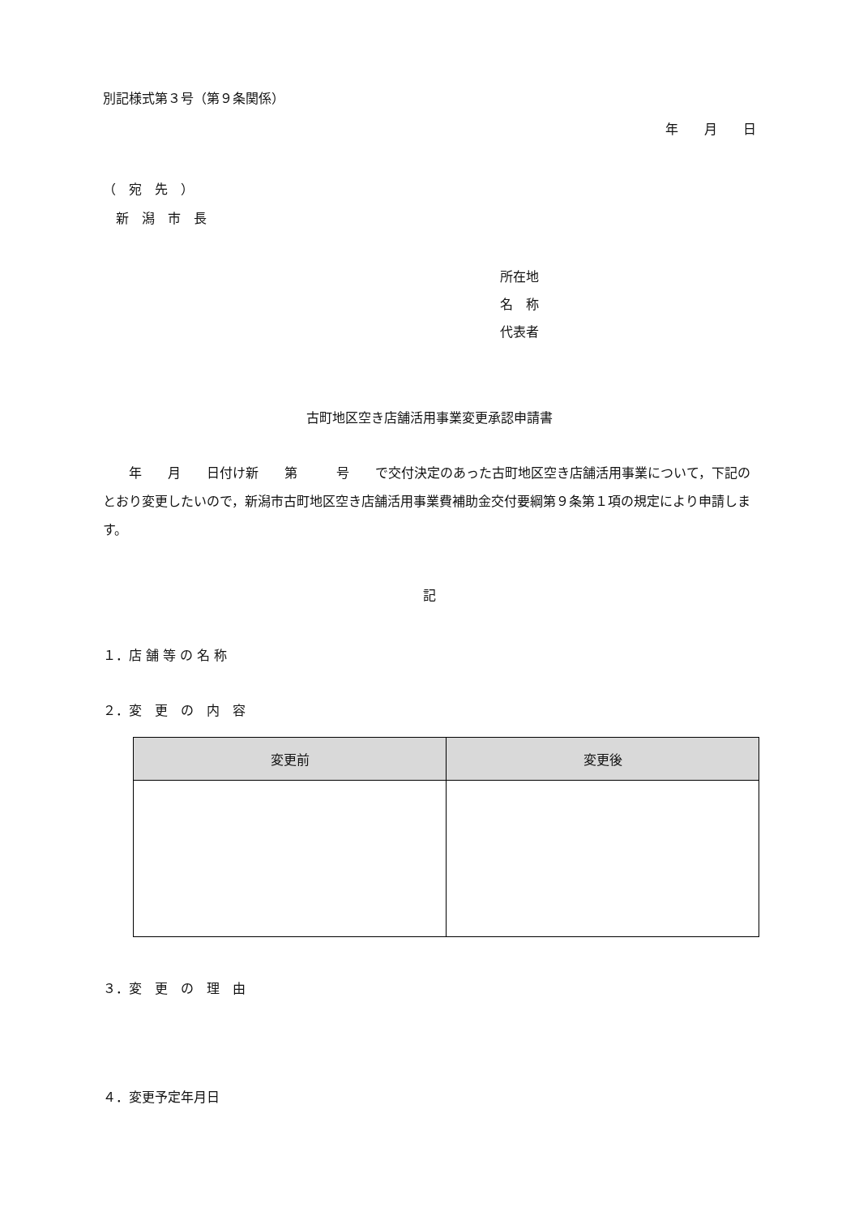別記様式第３号（第９条関係）
年　　月　　日
（　宛　先　）
　新　潟　市　長
所在地
名　称
代表者
古町地区空き店舗活用事業変更承認申請書
　　年　　月　　日付け新　　第　　　号　　で交付決定のあった古町地区空き店舗活用事業について，下記のとおり変更したいので，新潟市古町地区空き店舗活用事業費補助金交付要綱第９条第１項の規定により申請します。
記
１．店 舗 等 の 名 称
２．変　更　の　内　容
| 変更前 | 変更後 |
| --- | --- |
３．変　更　の　理　由
４．変更予定年月日